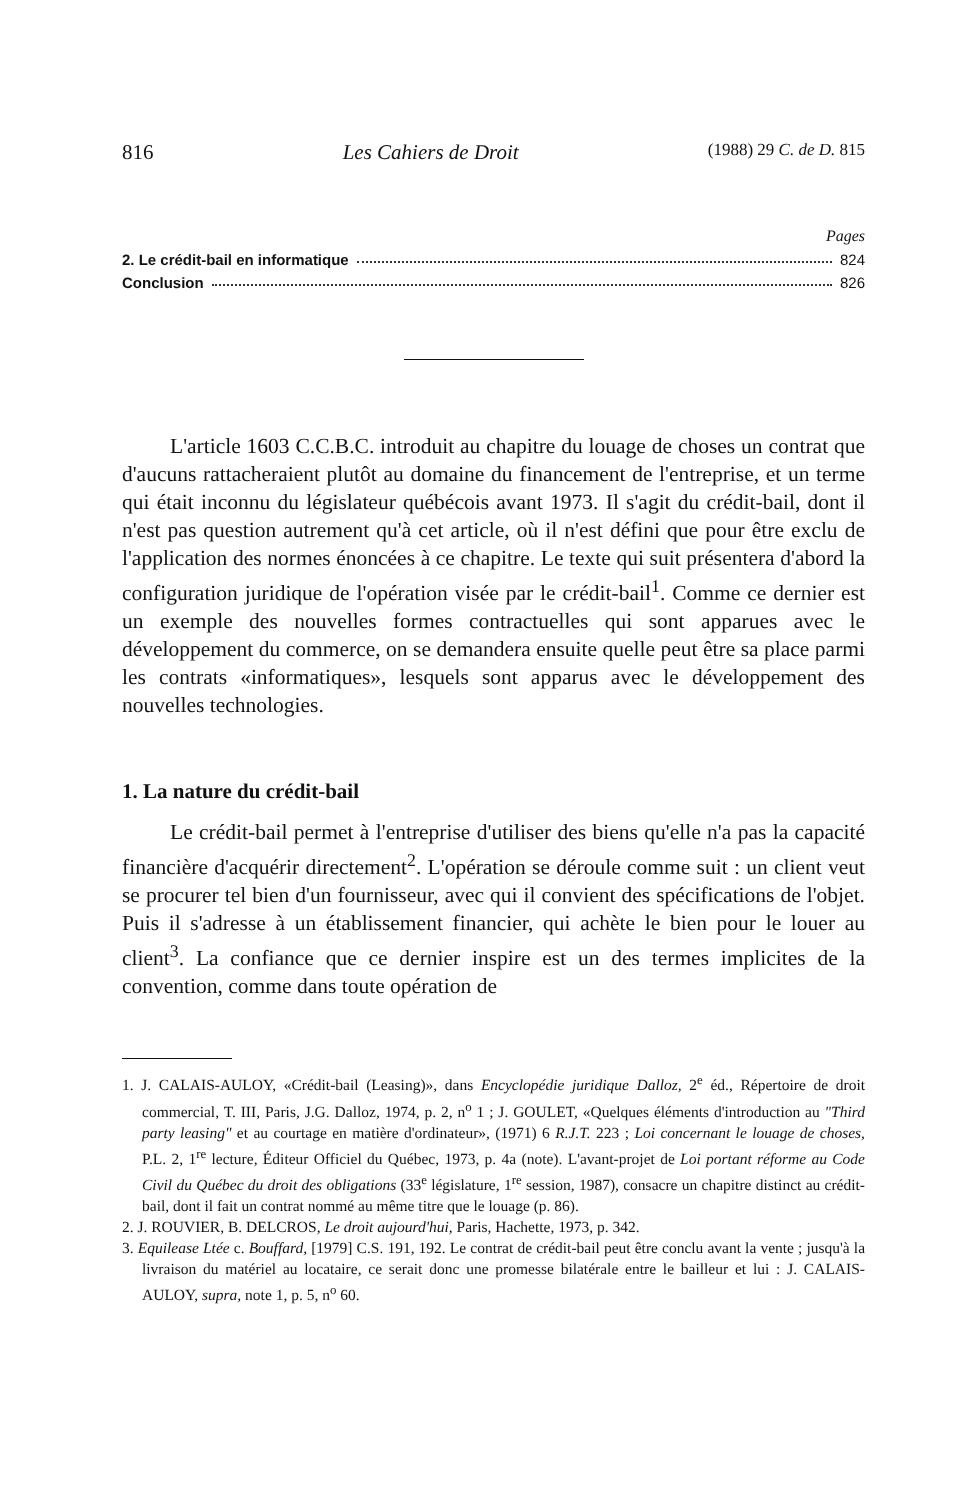816 Les Cahiers de Droit (1988) 29 C. de D. 815
Pages
2. Le crédit-bail en informatique 824
Conclusion 826
L'article 1603 C.C.B.C. introduit au chapitre du louage de choses un contrat que d'aucuns rattacheraient plutôt au domaine du financement de l'entreprise, et un terme qui était inconnu du législateur québécois avant 1973. Il s'agit du crédit-bail, dont il n'est pas question autrement qu'à cet article, où il n'est défini que pour être exclu de l'application des normes énoncées à ce chapitre. Le texte qui suit présentera d'abord la configuration juridique de l'opération visée par le crédit-bail<sup>1</sup>. Comme ce dernier est un exemple des nouvelles formes contractuelles qui sont apparues avec le développement du commerce, on se demandera ensuite quelle peut être sa place parmi les contrats «informatiques», lesquels sont apparus avec le développement des nouvelles technologies.
1. La nature du crédit-bail
Le crédit-bail permet à l'entreprise d'utiliser des biens qu'elle n'a pas la capacité financière d'acquérir directement<sup>2</sup>. L'opération se déroule comme suit : un client veut se procurer tel bien d'un fournisseur, avec qui il convient des spécifications de l'objet. Puis il s'adresse à un établissement financier, qui achète le bien pour le louer au client<sup>3</sup>. La confiance que ce dernier inspire est un des termes implicites de la convention, comme dans toute opération de
1. J. CALAIS-AULOY, «Crédit-bail (Leasing)», dans Encyclopédie juridique Dalloz, 2<sup>e</sup> éd., Répertoire de droit commercial, T. III, Paris, J.G. Dalloz, 1974, p. 2, n<sup>o</sup> 1 ; J. GOULET, «Quelques éléments d'introduction au "Third party leasing" et au courtage en matière d'ordinateur», (1971) 6 R.J.T. 223 ; Loi concernant le louage de choses, P.L. 2, 1<sup>re</sup> lecture, Éditeur Officiel du Québec, 1973, p. 4a (note). L'avant-projet de Loi portant réforme au Code Civil du Québec du droit des obligations (33<sup>e</sup> législature, 1<sup>re</sup> session, 1987), consacre un chapitre distinct au crédit-bail, dont il fait un contrat nommé au même titre que le louage (p. 86).
2. J. ROUVIER, B. DELCROS, Le droit aujourd'hui, Paris, Hachette, 1973, p. 342.
3. Equilease Ltée c. Bouffard, [1979] C.S. 191, 192. Le contrat de crédit-bail peut être conclu avant la vente ; jusqu'à la livraison du matériel au locataire, ce serait donc une promesse bilatérale entre le bailleur et lui : J. CALAIS-AULOY, supra, note 1, p. 5, n<sup>o</sup> 60.